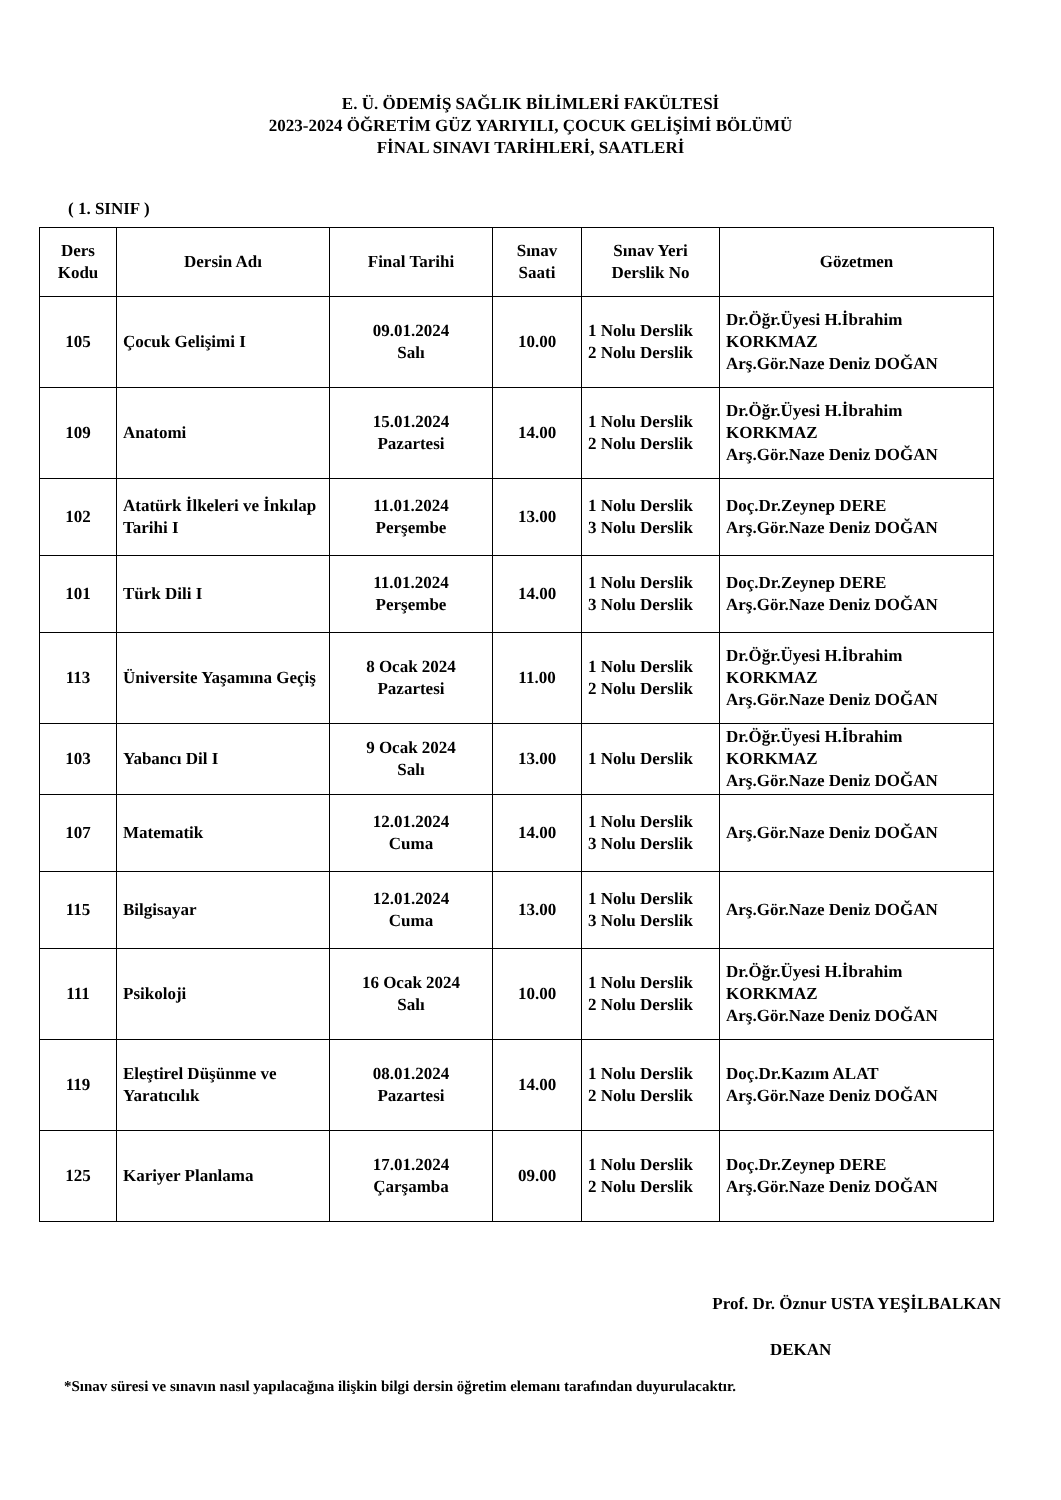E. Ü. ÖDEMİŞ SAĞLIK BİLİMLERİ FAKÜLTESİ
2023-2024 ÖĞRETİM GÜZ YARIYILI, ÇOCUK GELİŞİMİ BÖLÜMÜ
FİNAL SINAVI TARİHLERİ, SAATLERİ
( 1. SINIF )
| Ders Kodu | Dersin Adı | Final Tarihi | Sınav Saati | Sınav Yeri Derslik No | Gözetmen |
| --- | --- | --- | --- | --- | --- |
| 105 | Çocuk Gelişimi I | 09.01.2024 Salı | 10.00 | 1 Nolu Derslik 2 Nolu Derslik | Dr.Öğr.Üyesi H.İbrahim KORKMAZ Arş.Gör.Naze Deniz DOĞAN |
| 109 | Anatomi | 15.01.2024 Pazartesi | 14.00 | 1 Nolu Derslik 2 Nolu Derslik | Dr.Öğr.Üyesi H.İbrahim KORKMAZ Arş.Gör.Naze Deniz DOĞAN |
| 102 | Atatürk İlkeleri ve İnkılap Tarihi I | 11.01.2024 Perşembe | 13.00 | 1 Nolu Derslik 3 Nolu Derslik | Doç.Dr.Zeynep DERE Arş.Gör.Naze Deniz DOĞAN |
| 101 | Türk Dili I | 11.01.2024 Perşembe | 14.00 | 1 Nolu Derslik 3 Nolu Derslik | Doç.Dr.Zeynep DERE Arş.Gör.Naze Deniz DOĞAN |
| 113 | Üniversite Yaşamına Geçiş | 8 Ocak 2024 Pazartesi | 11.00 | 1 Nolu Derslik 2 Nolu Derslik | Dr.Öğr.Üyesi H.İbrahim KORKMAZ Arş.Gör.Naze Deniz DOĞAN |
| 103 | Yabancı Dil I | 9 Ocak 2024 Salı | 13.00 | 1 Nolu Derslik | Dr.Öğr.Üyesi H.İbrahim KORKMAZ Arş.Gör.Naze Deniz DOĞAN |
| 107 | Matematik | 12.01.2024 Cuma | 14.00 | 1 Nolu Derslik 3 Nolu Derslik | Arş.Gör.Naze Deniz DOĞAN |
| 115 | Bilgisayar | 12.01.2024 Cuma | 13.00 | 1 Nolu Derslik 3 Nolu Derslik | Arş.Gör.Naze Deniz DOĞAN |
| 111 | Psikoloji | 16 Ocak 2024 Salı | 10.00 | 1 Nolu Derslik 2 Nolu Derslik | Dr.Öğr.Üyesi H.İbrahim KORKMAZ Arş.Gör.Naze Deniz DOĞAN |
| 119 | Eleştirel Düşünme ve Yaratıcılık | 08.01.2024 Pazartesi | 14.00 | 1 Nolu Derslik 2 Nolu Derslik | Doç.Dr.Kazım ALAT Arş.Gör.Naze Deniz DOĞAN |
| 125 | Kariyer Planlama | 17.01.2024 Çarşamba | 09.00 | 1 Nolu Derslik 2 Nolu Derslik | Doç.Dr.Zeynep DERE Arş.Gör.Naze Deniz DOĞAN |
Prof. Dr. Öznur USTA YEŞİLBALKAN
DEKAN
*Sınav süresi ve sınavın nasıl yapılacağına ilişkin bilgi dersin öğretim elemanı tarafından duyurulacaktır.